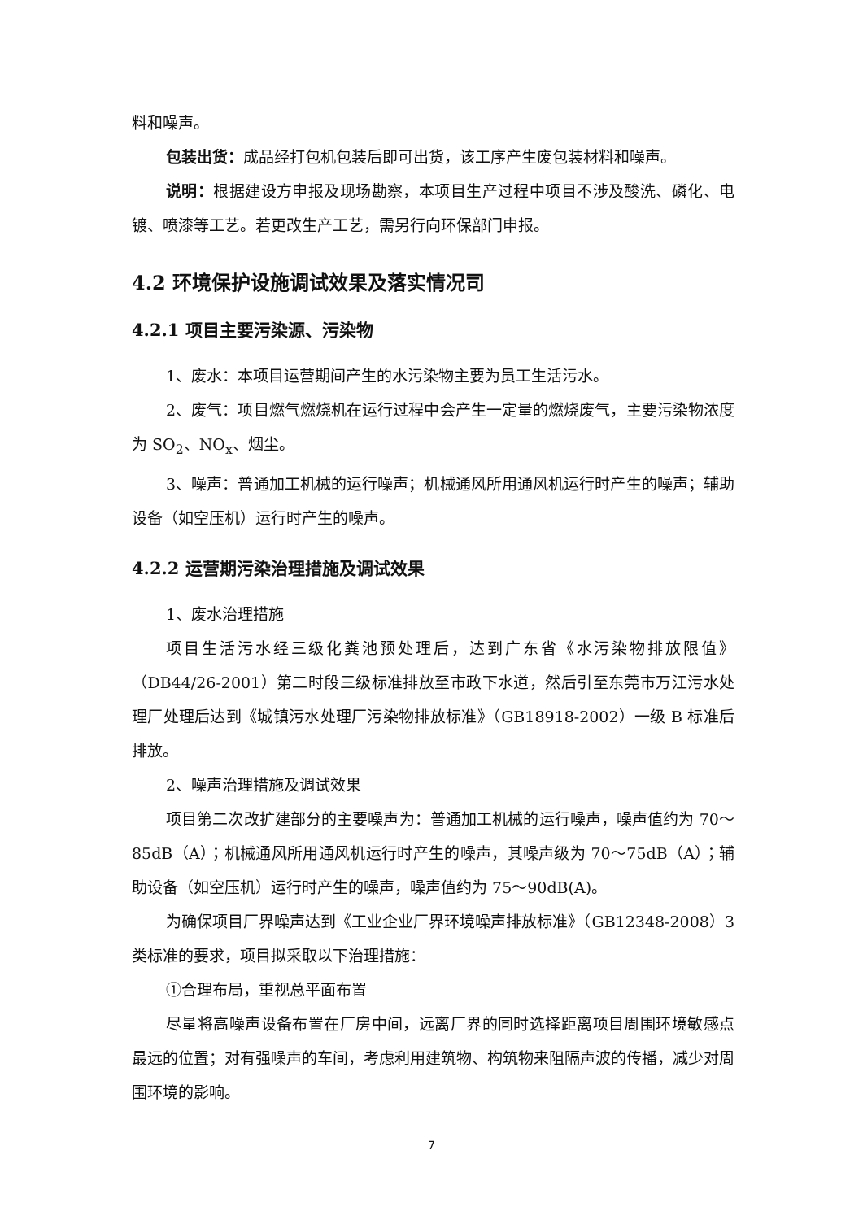料和噪声。
包装出货：成品经打包机包装后即可出货，该工序产生废包装材料和噪声。
说明：根据建设方申报及现场勘察，本项目生产过程中项目不涉及酸洗、磷化、电镀、喷漆等工艺。若更改生产工艺，需另行向环保部门申报。
4.2 环境保护设施调试效果及落实情况司
4.2.1 项目主要污染源、污染物
1、废水：本项目运营期间产生的水污染物主要为员工生活污水。
2、废气：项目燃气燃烧机在运行过程中会产生一定量的燃烧废气，主要污染物浓度为 SO<sub>2</sub>、NO<sub>x</sub>、烟尘。
3、噪声：普通加工机械的运行噪声；机械通风所用通风机运行时产生的噪声；辅助设备（如空压机）运行时产生的噪声。
4.2.2 运营期污染治理措施及调试效果
1、废水治理措施
项目生活污水经三级化粪池预处理后，达到广东省《水污染物排放限值》（DB44/26-2001）第二时段三级标准排放至市政下水道，然后引至东莞市万江污水处理厂处理后达到《城镇污水处理厂污染物排放标准》（GB18918-2002）一级 B 标准后排放。
2、噪声治理措施及调试效果
项目第二次改扩建部分的主要噪声为：普通加工机械的运行噪声，噪声值约为 70～85dB（A）；机械通风所用通风机运行时产生的噪声，其噪声级为 70～75dB（A）；辅助设备（如空压机）运行时产生的噪声，噪声值约为 75～90dB(A)。
为确保项目厂界噪声达到《工业企业厂界环境噪声排放标准》（GB12348-2008）3 类标准的要求，项目拟采取以下治理措施：
①合理布局，重视总平面布置
尽量将高噪声设备布置在厂房中间，远离厂界的同时选择距离项目周围环境敏感点最远的位置；对有强噪声的车间，考虑利用建筑物、构筑物来阻隔声波的传播，减少对周围环境的影响。
7